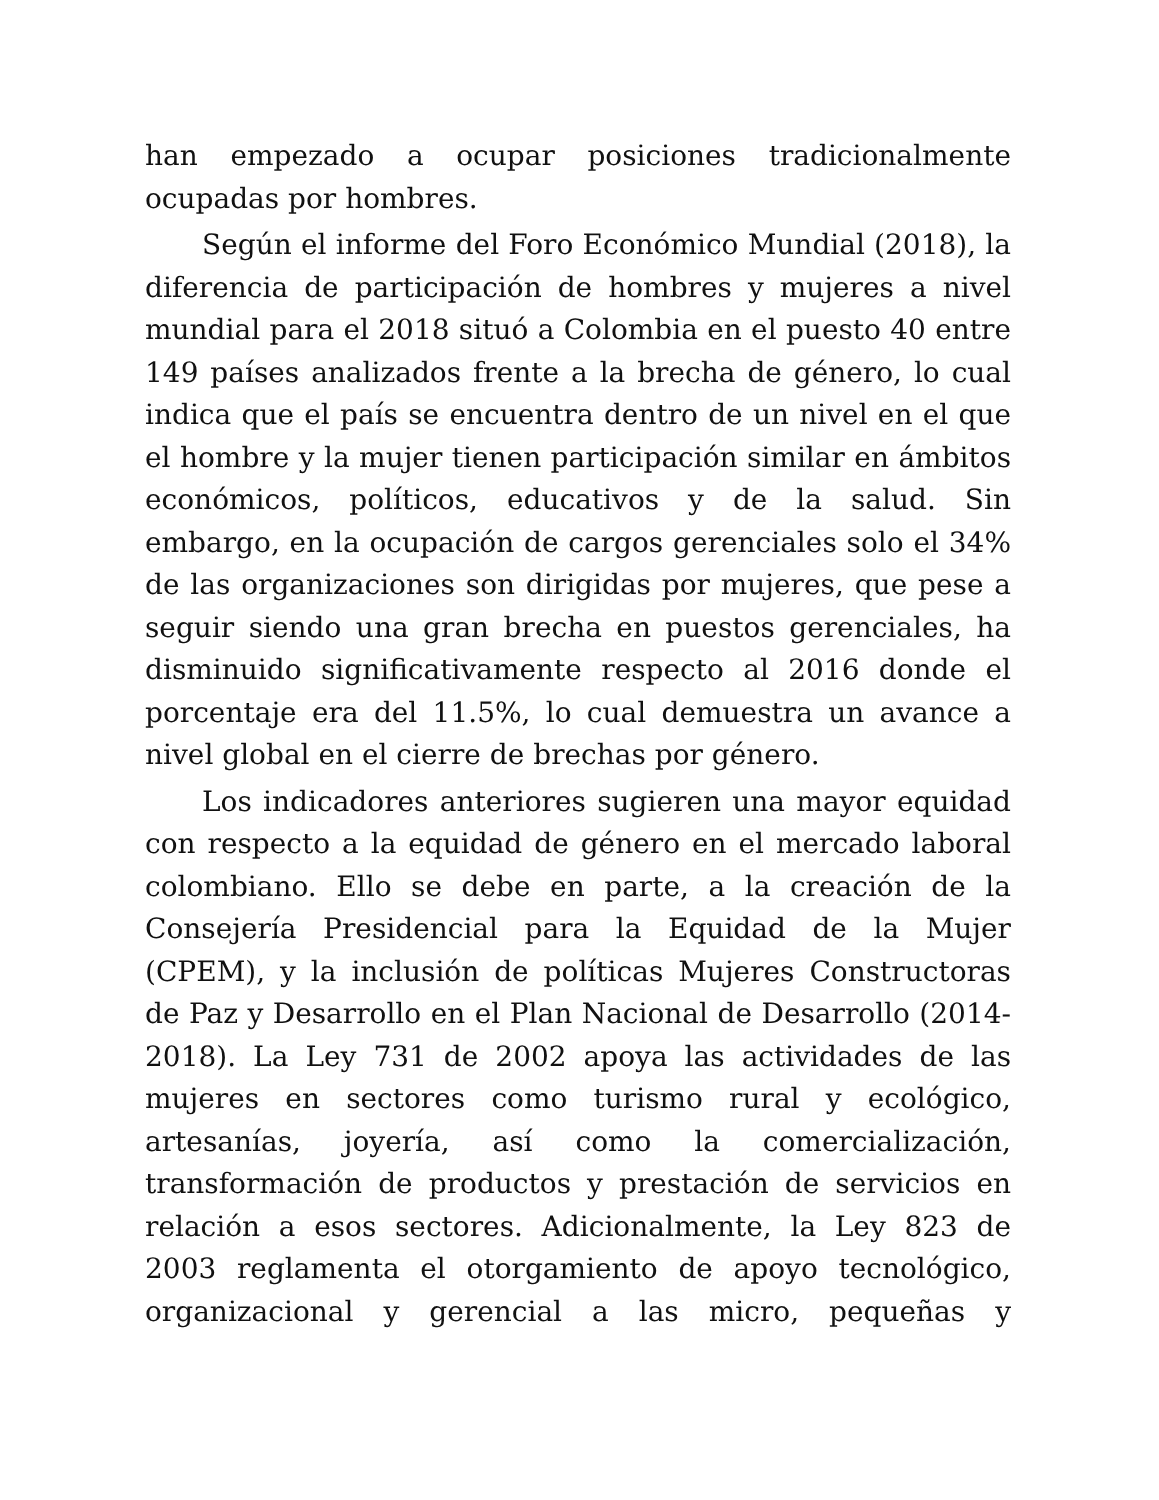han empezado a ocupar posiciones tradicionalmente ocupadas por hombres.
Según el informe del Foro Económico Mundial (2018), la diferencia de participación de hombres y mujeres a nivel mundial para el 2018 situó a Colombia en el puesto 40 entre 149 países analizados frente a la brecha de género, lo cual indica que el país se encuentra dentro de un nivel en el que el hombre y la mujer tienen participación similar en ámbitos económicos, políticos, educativos y de la salud. Sin embargo, en la ocupación de cargos gerenciales solo el 34% de las organizaciones son dirigidas por mujeres, que pese a seguir siendo una gran brecha en puestos gerenciales, ha disminuido significativamente respecto al 2016 donde el porcentaje era del 11.5%, lo cual demuestra un avance a nivel global en el cierre de brechas por género.
Los indicadores anteriores sugieren una mayor equidad con respecto a la equidad de género en el mercado laboral colombiano. Ello se debe en parte, a la creación de la Consejería Presidencial para la Equidad de la Mujer (CPEM), y la inclusión de políticas Mujeres Constructoras de Paz y Desarrollo en el Plan Nacional de Desarrollo (2014-2018). La Ley 731 de 2002 apoya las actividades de las mujeres en sectores como turismo rural y ecológico, artesanías, joyería, así como la comercialización, transformación de productos y prestación de servicios en relación a esos sectores. Adicionalmente, la Ley 823 de 2003 reglamenta el otorgamiento de apoyo tecnológico, organizacional y gerencial a las micro, pequeñas y